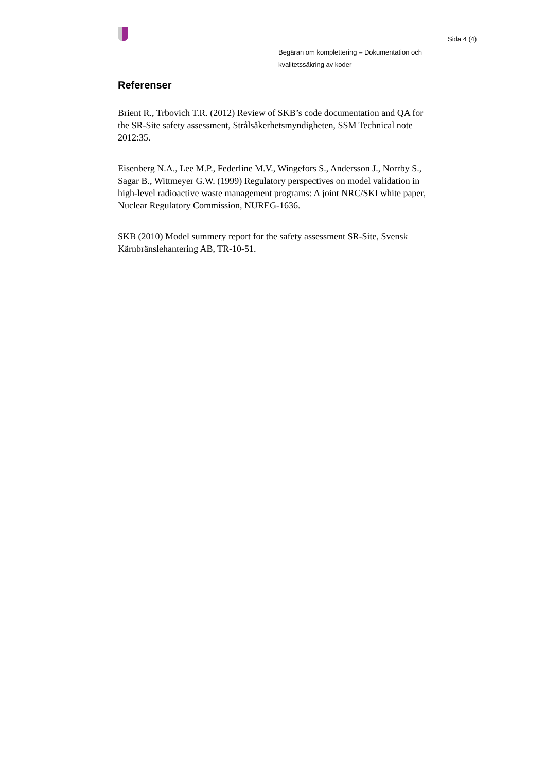Sida 4 (4)
Begäran om komplettering – Dokumentation och
kvalitetssäkring av koder
Referenser
Brient R., Trbovich T.R. (2012) Review of SKB’s code documentation and QA for the SR-Site safety assessment, Strålsäkerhetsmyndigheten, SSM Technical note 2012:35.
Eisenberg N.A., Lee M.P., Federline M.V., Wingefors S., Andersson J., Norrby S., Sagar B., Wittmeyer G.W. (1999) Regulatory perspectives on model validation in high-level radioactive waste management programs: A joint NRC/SKI white paper, Nuclear Regulatory Commission, NUREG-1636.
SKB (2010) Model summery report for the safety assessment SR-Site, Svensk Kärnbränslehantering AB, TR-10-51.